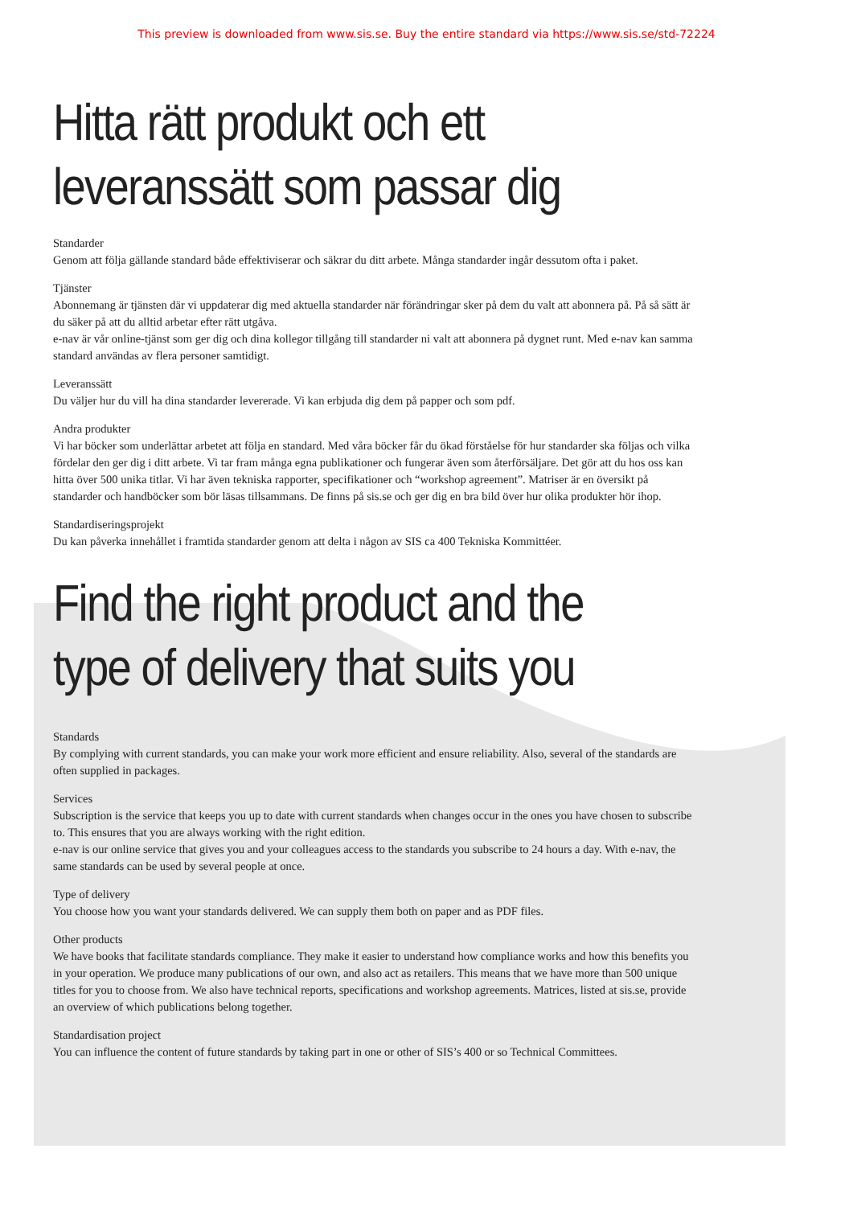This preview is downloaded from www.sis.se. Buy the entire standard via https://www.sis.se/std-72224
Hitta rätt produkt och ett
leveranssätt som passar dig
Standarder
Genom att följa gällande standard både effektiviserar och säkrar du ditt arbete. Många standarder ingår dessutom ofta i paket.
Tjänster
Abonnemang är tjänsten där vi uppdaterar dig med aktuella standarder när förändringar sker på dem du valt att abonnera på. På så sätt är du säker på att du alltid arbetar efter rätt utgåva.
e-nav är vår online-tjänst som ger dig och dina kollegor tillgång till standarder ni valt att abonnera på dygnet runt. Med e-nav kan samma standard användas av flera personer samtidigt.
Leveranssätt
Du väljer hur du vill ha dina standarder levererade. Vi kan erbjuda dig dem på papper och som pdf.
Andra produkter
Vi har böcker som underlättar arbetet att följa en standard. Med våra böcker får du ökad förståelse för hur standarder ska följas och vilka fördelar den ger dig i ditt arbete. Vi tar fram många egna publikationer och fungerar även som återförsäljare. Det gör att du hos oss kan hitta över 500 unika titlar. Vi har även tekniska rapporter, specifikationer och “workshop agreement”. Matriser är en översikt på standarder och handböcker som bör läsas tillsammans. De finns på sis.se och ger dig en bra bild över hur olika produkter hör ihop.
Standardiseringsprojekt
Du kan påverka innehållet i framtida standarder genom att delta i någon av SIS ca 400 Tekniska Kommittéer.
Find the right product and the
type of delivery that suits you
Standards
By complying with current standards, you can make your work more efficient and ensure reliability. Also, several of the standards are often supplied in packages.
Services
Subscription is the service that keeps you up to date with current standards when changes occur in the ones you have chosen to subscribe to. This ensures that you are always working with the right edition.
e-nav is our online service that gives you and your colleagues access to the standards you subscribe to 24 hours a day. With e-nav, the same standards can be used by several people at once.
Type of delivery
You choose how you want your standards delivered. We can supply them both on paper and as PDF files.
Other products
We have books that facilitate standards compliance. They make it easier to understand how compliance works and how this benefits you in your operation. We produce many publications of our own, and also act as retailers. This means that we have more than 500 unique titles for you to choose from. We also have technical reports, specifications and workshop agreements. Matrices, listed at sis.se, provide an overview of which publications belong together.
Standardisation project
You can influence the content of future standards by taking part in one or other of SIS’s 400 or so Technical Committees.